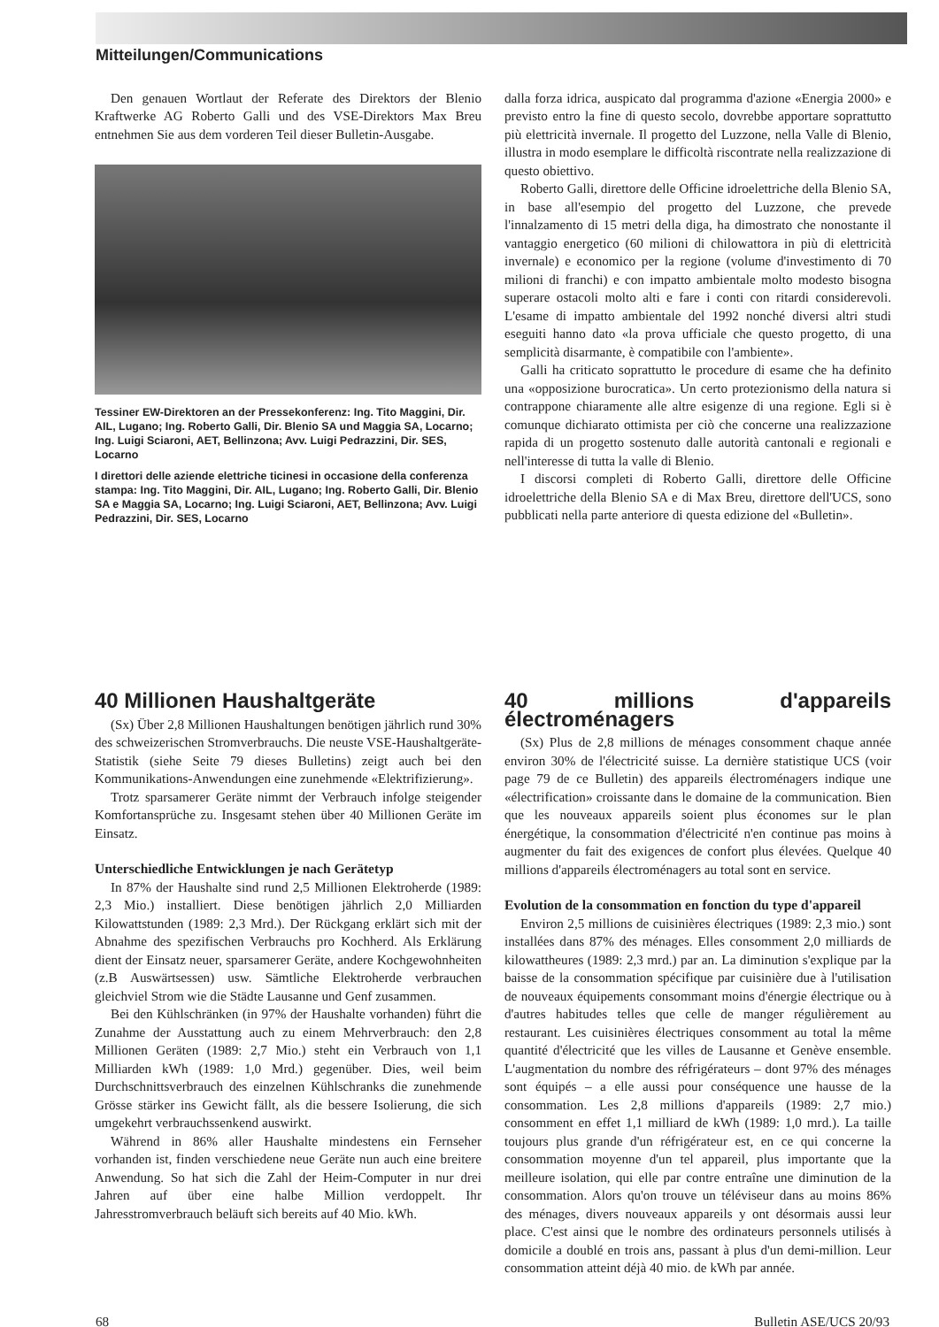Mitteilungen/Communications
Den genauen Wortlaut der Referate des Direktors der Blenio Kraftwerke AG Roberto Galli und des VSE-Direktors Max Breu entnehmen Sie aus dem vorderen Teil dieser Bulletin-Ausgabe.
Tessiner EW-Direktoren an der Pressekonferenz: Ing. Tito Maggini, Dir. AIL, Lugano; Ing. Roberto Galli, Dir. Blenio SA und Maggia SA, Locarno; Ing. Luigi Sciaroni, AET, Bellinzona; Avv. Luigi Pedrazzini, Dir. SES, Locarno
I direttori delle aziende elettriche ticinesi in occasione della conferenza stampa: Ing. Tito Maggini, Dir. AIL, Lugano; Ing. Roberto Galli, Dir. Blenio SA e Maggia SA, Locarno; Ing. Luigi Sciaroni, AET, Bellinzona; Avv. Luigi Pedrazzini, Dir. SES, Locarno
dalla forza idrica, auspicato dal programma d'azione «Energia 2000» e previsto entro la fine di questo secolo, dovrebbe apportare soprattutto più elettricità invernale. Il progetto del Luzzone, nella Valle di Blenio, illustra in modo esemplare le difficoltà riscontrate nella realizzazione di questo obiettivo.
Roberto Galli, direttore delle Officine idroelettriche della Blenio SA, in base all'esempio del progetto del Luzzone, che prevede l'innalzamento di 15 metri della diga, ha dimostrato che nonostante il vantaggio energetico (60 milioni di chilowattora in più di elettricità invernale) e economico per la regione (volume d'investimento di 70 milioni di franchi) e con impatto ambientale molto modesto bisogna superare ostacoli molto alti e fare i conti con ritardi considerevoli. L'esame di impatto ambientale del 1992 nonché diversi altri studi eseguiti hanno dato «la prova ufficiale che questo progetto, di una semplicità disarmante, è compatibile con l'ambiente».
Galli ha criticato soprattutto le procedure di esame che ha definito una «opposizione burocratica». Un certo protezionismo della natura si contrappone chiaramente alle altre esigenze di una regione. Egli si è comunque dichiarato ottimista per ciò che concerne una realizzazione rapida di un progetto sostenuto dalle autorità cantonali e regionali e nell'interesse di tutta la valle di Blenio.
I discorsi completi di Roberto Galli, direttore delle Officine idroelettriche della Blenio SA e di Max Breu, direttore dell'UCS, sono pubblicati nella parte anteriore di questa edizione del «Bulletin».
40 Millionen Haushaltgeräte
(Sx) Über 2,8 Millionen Haushaltungen benötigen jährlich rund 30% des schweizerischen Stromverbrauchs. Die neuste VSE-Haushaltgeräte-Statistik (siehe Seite 79 dieses Bulletins) zeigt auch bei den Kommunikations-Anwendungen eine zunehmende «Elektrifizierung».
Trotz sparsamerer Geräte nimmt der Verbrauch infolge steigender Komfortansprüche zu. Insgesamt stehen über 40 Millionen Geräte im Einsatz.
Unterschiedliche Entwicklungen je nach Gerätetyp
In 87% der Haushalte sind rund 2,5 Millionen Elektroherde (1989: 2,3 Mio.) installiert. Diese benötigen jährlich 2,0 Milliarden Kilowattstunden (1989: 2,3 Mrd.). Der Rückgang erklärt sich mit der Abnahme des spezifischen Verbrauchs pro Kochherd. Als Erklärung dient der Einsatz neuer, sparsamerer Geräte, andere Kochgewohnheiten (z.B Auswärtsessen) usw. Sämtliche Elektroherde verbrauchen gleichviel Strom wie die Städte Lausanne und Genf zusammen.
Bei den Kühlschränken (in 97% der Haushalte vorhanden) führt die Zunahme der Ausstattung auch zu einem Mehrverbrauch: den 2,8 Millionen Geräten (1989: 2,7 Mio.) steht ein Verbrauch von 1,1 Milliarden kWh (1989: 1,0 Mrd.) gegenüber. Dies, weil beim Durchschnittsverbrauch des einzelnen Kühlschranks die zunehmende Grösse stärker ins Gewicht fällt, als die bessere Isolierung, die sich umgekehrt verbrauchssenkend auswirkt.
Während in 86% aller Haushalte mindestens ein Fernseher vorhanden ist, finden verschiedene neue Geräte nun auch eine breitere Anwendung. So hat sich die Zahl der Heim-Computer in nur drei Jahren auf über eine halbe Million verdoppelt. Ihr Jahresstromverbrauch beläuft sich bereits auf 40 Mio. kWh.
40 millions d'appareils électroménagers
(Sx) Plus de 2,8 millions de ménages consomment chaque année environ 30% de l'électricité suisse. La dernière statistique UCS (voir page 79 de ce Bulletin) des appareils électroménagers indique une «électrification» croissante dans le domaine de la communication. Bien que les nouveaux appareils soient plus économes sur le plan énergétique, la consommation d'électricité n'en continue pas moins à augmenter du fait des exigences de confort plus élevées. Quelque 40 millions d'appareils électroménagers au total sont en service.
Evolution de la consommation en fonction du type d'appareil
Environ 2,5 millions de cuisinières électriques (1989: 2,3 mio.) sont installées dans 87% des ménages. Elles consomment 2,0 milliards de kilowattheures (1989: 2,3 mrd.) par an. La diminution s'explique par la baisse de la consommation spécifique par cuisinière due à l'utilisation de nouveaux équipements consommant moins d'énergie électrique ou à d'autres habitudes telles que celle de manger régulièrement au restaurant. Les cuisinières électriques consomment au total la même quantité d'électricité que les villes de Lausanne et Genève ensemble. L'augmentation du nombre des réfrigérateurs – dont 97% des ménages sont équipés – a elle aussi pour conséquence une hausse de la consommation. Les 2,8 millions d'appareils (1989: 2,7 mio.) consomment en effet 1,1 milliard de kWh (1989: 1,0 mrd.). La taille toujours plus grande d'un réfrigérateur est, en ce qui concerne la consommation moyenne d'un tel appareil, plus importante que la meilleure isolation, qui elle par contre entraîne une diminution de la consommation. Alors qu'on trouve un téléviseur dans au moins 86% des ménages, divers nouveaux appareils y ont désormais aussi leur place. C'est ainsi que le nombre des ordinateurs personnels utilisés à domicile a doublé en trois ans, passant à plus d'un demi-million. Leur consommation atteint déjà 40 mio. de kWh par année.
68 Bulletin ASE/UCS 20/93